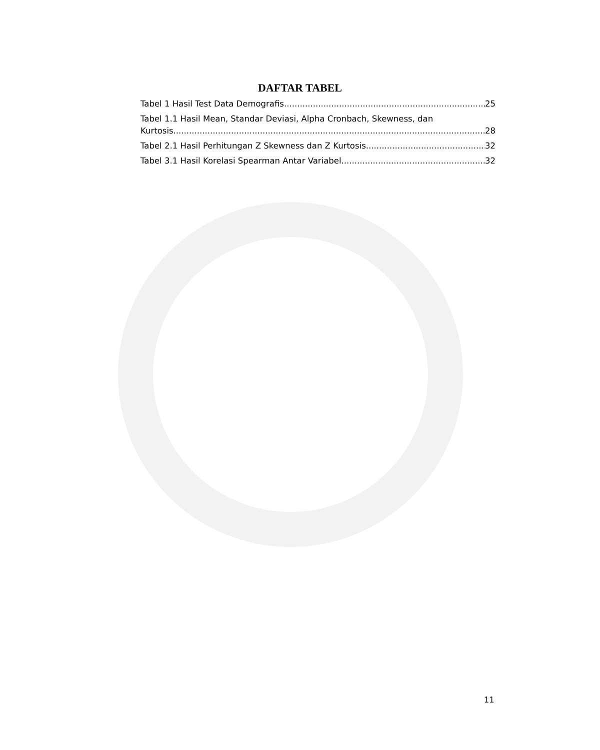DAFTAR TABEL
Tabel 1 Hasil Test Data Demografis 25
Tabel 1.1 Hasil Mean, Standar Deviasi, Alpha Cronbach, Skewness, dan
Kurtosis 28
Tabel 2.1 Hasil Perhitungan Z Skewness dan Z Kurtosis 32
Tabel 3.1 Hasil Korelasi Spearman Antar Variabel 32
11